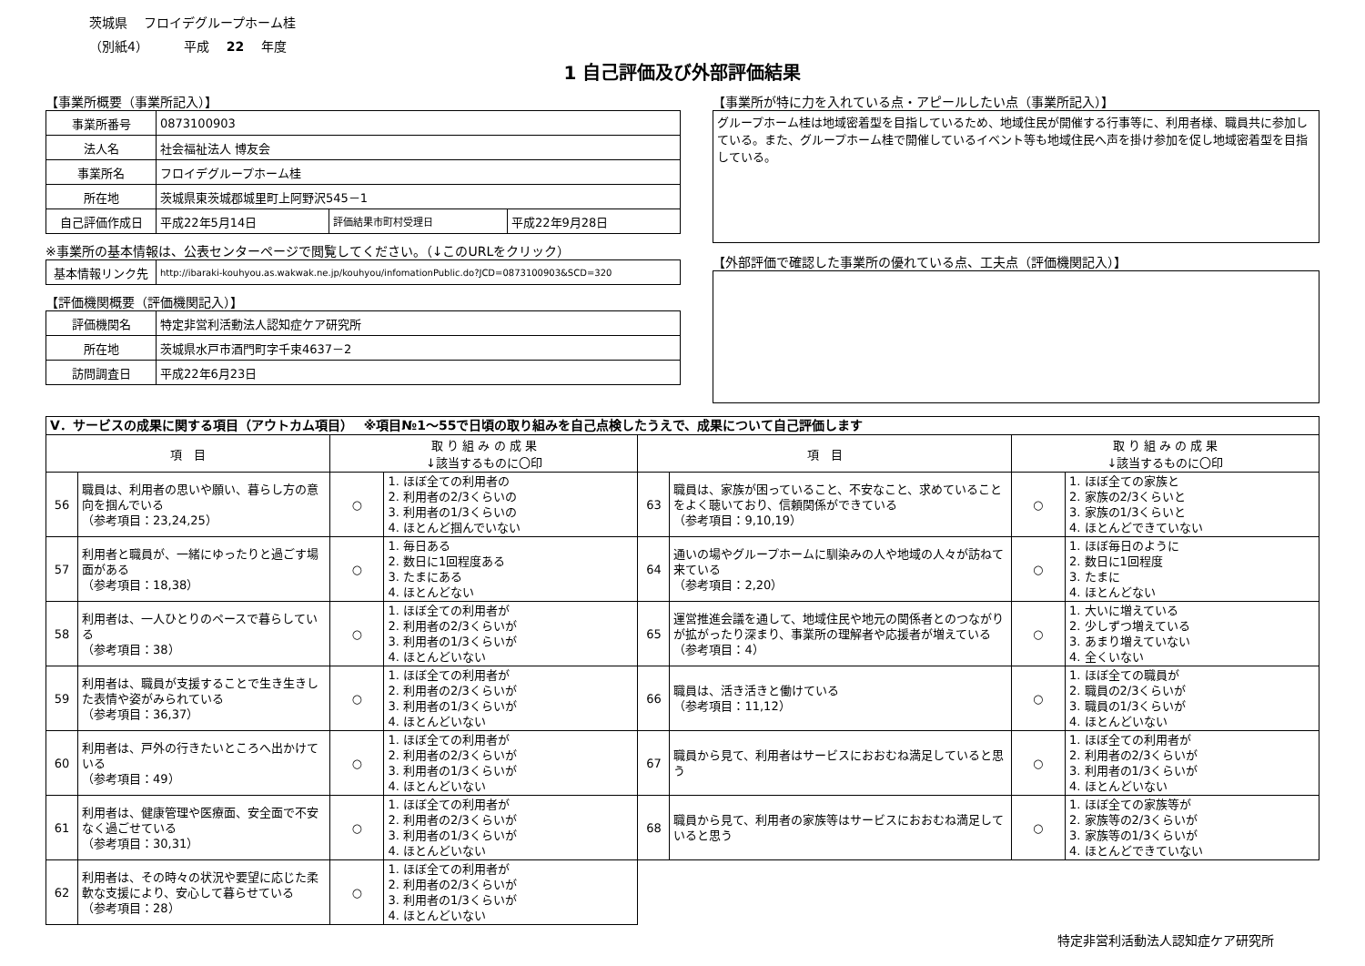茨城県　 フロイデグループホーム桂
（別紙4）　　　 平成　 22　 年度
1 自己評価及び外部評価結果
【事業所概要（事業所記入）】
| 事業所番号 | 0873100903 | | |
| 法人名 | 社会福祉法人 博友会 | | |
| 事業所名 | フロイデグループホーム桂 | | |
| 所在地 | 茨城県東茨城郡城里町上阿野沢545－1 | | |
| 自己評価作成日 | 平成22年5月14日 | 評価結果市町村受理日 | 平成22年9月28日 |
※事業所の基本情報は、公表センターページで閲覧してください。（↓このURLをクリック）
| 基本情報リンク先 | http://ibaraki-kouhyou.as.wakwak.ne.jp/kouhyou/infomationPublic.do?JCD=0873100903&SCD=320 |
【評価機関概要（評価機関記入）】
| 評価機関名 | 特定非営利活動法人認知症ケア研究所 |
| 所在地 | 茨城県水戸市酒門町字千束4637－2 |
| 訪問調査日 | 平成22年6月23日 |
【事業所が特に力を入れている点・アピールしたい点（事業所記入）】
グループホーム桂は地域密着型を目指しているため、地域住民が開催する行事等に、利用者様、職員共に参加している。また、グループホーム桂で開催しているイベント等も地域住民へ声を掛け参加を促し地域密着型を目指している。
【外部評価で確認した事業所の優れている点、工夫点（評価機関記入）】
| Ⅴ．サービスの成果に関する項目（アウトカム項目） ※項目№1～55で日頃の取り組みを自己点検したうえで、成果について自己評価します | | | | | | | |
| 項 目 | | 取 り 組 み の 成 果 ↓該当するものに〇印 | | 項 目 | | 取 り 組 み の 成 果 ↓該当するものに〇印 | |
| 56 | 職員は、利用者の思いや願い、暮らし方の意向を掴んでいる （参考項目：23,24,25） | ○ | 1. ほぼ全ての利用者の 2. 利用者の2/3くらいの 3. 利用者の1/3くらいの 4. ほとんど掴んでいない | 63 | 職員は、家族が困っていること、不安なこと、求めていることをよく聴いており、信頼関係ができている （参考項目：9,10,19） | ○ | 1. ほぼ全ての家族と 2. 家族の2/3くらいと 3. 家族の1/3くらいと 4. ほとんどできていない |
| 57 | 利用者と職員が、一緒にゆったりと過ごす場面がある （参考項目：18,38） | ○ | 1. 毎日ある 2. 数日に1回程度ある 3. たまにある 4. ほとんどない | 64 | 通いの場やグループホームに馴染みの人や地域の人々が訪ねて来ている （参考項目：2,20） | ○ | 1. ほぼ毎日のように 2. 数日に1回程度 3. たまに 4. ほとんどない |
| 58 | 利用者は、一人ひとりのペースで暮らしている （参考項目：38） | ○ | 1. ほぼ全ての利用者が 2. 利用者の2/3くらいが 3. 利用者の1/3くらいが 4. ほとんどいない | 65 | 運営推進会議を通して、地域住民や地元の関係者とのつながりが拡がったり深まり、事業所の理解者や応援者が増えている （参考項目：4） | ○ | 1. 大いに増えている 2. 少しずつ増えている 3. あまり増えていない 4. 全くいない |
| 59 | 利用者は、職員が支援することで生き生きした表情や姿がみられている （参考項目：36,37） | ○ | 1. ほぼ全ての利用者が 2. 利用者の2/3くらいが 3. 利用者の1/3くらいが 4. ほとんどいない | 66 | 職員は、活き活きと働けている （参考項目：11,12） | ○ | 1. ほぼ全ての職員が 2. 職員の2/3くらいが 3. 職員の1/3くらいが 4. ほとんどいない |
| 60 | 利用者は、戸外の行きたいところへ出かけている （参考項目：49） | ○ | 1. ほぼ全ての利用者が 2. 利用者の2/3くらいが 3. 利用者の1/3くらいが 4. ほとんどいない | 67 | 職員から見て、利用者はサービスにおおむね満足していると思う | ○ | 1. ほぼ全ての利用者が 2. 利用者の2/3くらいが 3. 利用者の1/3くらいが 4. ほとんどいない |
| 61 | 利用者は、健康管理や医療面、安全面で不安なく過ごせている （参考項目：30,31） | ○ | 1. ほぼ全ての利用者が 2. 利用者の2/3くらいが 3. 利用者の1/3くらいが 4. ほとんどいない | 68 | 職員から見て、利用者の家族等はサービスにおおむね満足していると思う | ○ | 1. ほぼ全ての家族等が 2. 家族等の2/3くらいが 3. 家族等の1/3くらいが 4. ほとんどできていない |
| 62 | 利用者は、その時々の状況や要望に応じた柔軟な支援により、安心して暮らせている （参考項目：28） | ○ | 1. ほぼ全ての利用者が 2. 利用者の2/3くらいが 3. 利用者の1/3くらいが 4. ほとんどいない | | | | |
特定非営利活動法人認知症ケア研究所